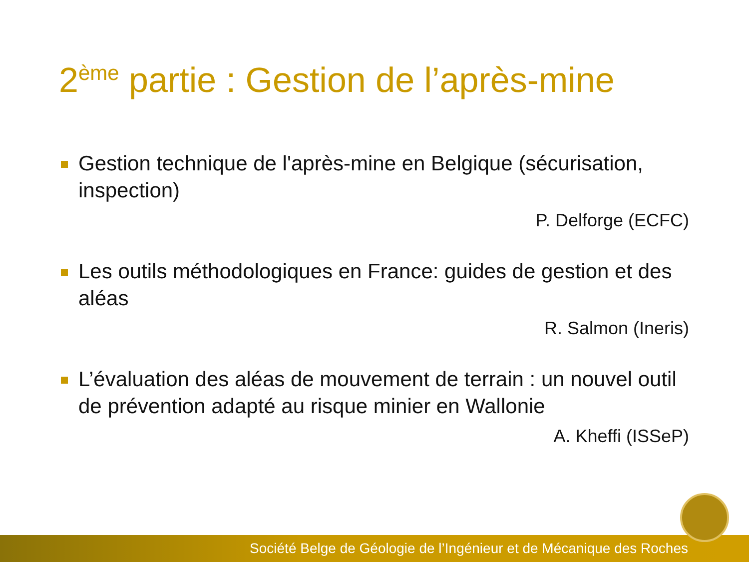2<sup>ème</sup> partie : Gestion de l’après-mine
Gestion technique de l'après-mine en Belgique (sécurisation, inspection)
P. Delforge (ECFC)
Les outils méthodologiques en France: guides de gestion et des aléas
R. Salmon (Ineris)
L’évaluation des aléas de mouvement de terrain : un nouvel outil de prévention adapté au risque minier en Wallonie
A. Kheffi (ISSeP)
Société Belge de Géologie de l’Ingénieur et de Mécanique des Roches